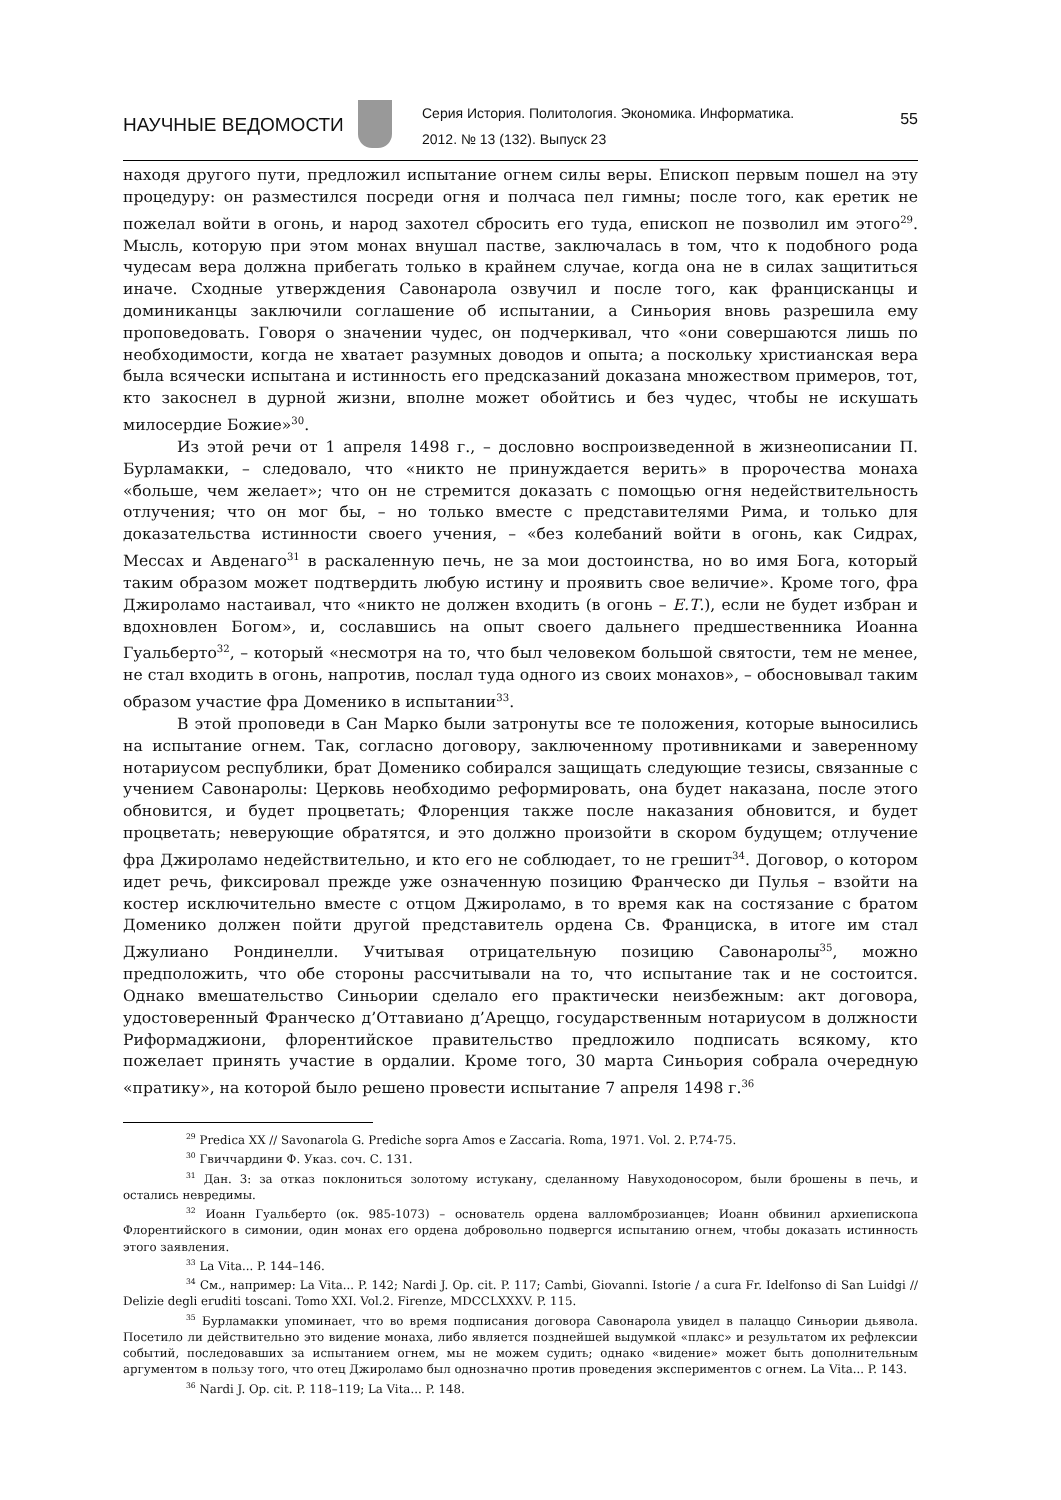НАУЧНЫЕ ВЕДОМОСТИ
Серия История. Политология. Экономика. Информатика.
2012. № 13 (132). Выпуск 23
55
находя другого пути, предложил испытание огнем силы веры. Епископ первым пошел на эту процедуру: он разместился посреди огня и полчаса пел гимны; после того, как еретик не пожелал войти в огонь, и народ захотел сбросить его туда, епископ не позволил им этого<sup>29</sup>. Мысль, которую при этом монах внушал пастве, заключалась в том, что к подобного рода чудесам вера должна прибегать только в крайнем случае, когда она не в силах защититься иначе. Сходные утверждения Савонарола озвучил и после того, как францисканцы и доминиканцы заключили соглашение об испытании, а Синьория вновь разрешила ему проповедовать. Говоря о значении чудес, он подчеркивал, что «они совершаются лишь по необходимости, когда не хватает разумных доводов и опыта; а поскольку христианская вера была всячески испытана и истинность его предсказаний доказана множеством примеров, тот, кто закоснел в дурной жизни, вполне может обойтись и без чудес, чтобы не искушать милосердие Божие»<sup>30</sup>.
Из этой речи от 1 апреля 1498 г., – дословно воспроизведенной в жизнеописании П. Бурламакки, – следовало, что «никто не принуждается верить» в пророчества монаха «больше, чем желает»; что он не стремится доказать с помощью огня недействительность отлучения; что он мог бы, – но только вместе с представителями Рима, и только для доказательства истинности своего учения, – «без колебаний войти в огонь, как Сидрах, Мессах и Авденаго<sup>31</sup> в раскаленную печь, не за мои достоинства, но во имя Бога, который таким образом может подтвердить любую истину и проявить свое величие». Кроме того, фра Джироламо настаивал, что «никто не должен входить (в огонь – Е.Т.), если не будет избран и вдохновлен Богом», и, сославшись на опыт своего дальнего предшественника Иоанна Гуальберто<sup>32</sup>, – который «несмотря на то, что был человеком большой святости, тем не менее, не стал входить в огонь, напротив, послал туда одного из своих монахов», – обосновывал таким образом участие фра Доменико в испытании<sup>33</sup>.
В этой проповеди в Сан Марко были затронуты все те положения, которые выносились на испытание огнем. Так, согласно договору, заключенному противниками и заверенному нотариусом республики, брат Доменико собирался защищать следующие тезисы, связанные с учением Савонаролы: Церковь необходимо реформировать, она будет наказана, после этого обновится, и будет процветать; Флоренция также после наказания обновится, и будет процветать; неверующие обратятся, и это должно произойти в скором будущем; отлучение фра Джироламо недействительно, и кто его не соблюдает, то не грешит<sup>34</sup>. Договор, о котором идет речь, фиксировал прежде уже означенную позицию Франческо ди Пулья – взойти на костер исключительно вместе с отцом Джироламо, в то время как на состязание с братом Доменико должен пойти другой представитель ордена Св. Франциска, в итоге им стал Джулиано Рондинелли. Учитывая отрицательную позицию Савонаролы<sup>35</sup>, можно предположить, что обе стороны рассчитывали на то, что испытание так и не состоится. Однако вмешательство Синьории сделало его практически неизбежным: акт договора, удостоверенный Франческо д’Оттавиано д’Ареццо, государственным нотариусом в должности Риформаджиони, флорентийское правительство предложило подписать всякому, кто пожелает принять участие в ордалии. Кроме того, 30 марта Синьория собрала очередную «пратику», на которой было решено провести испытание 7 апреля 1498 г.<sup>36</sup>
<sup>29</sup> Predica XX // Savonarola G. Prediche sopra Amos e Zaccaria. Roma, 1971. Vol. 2. P.74-75.
<sup>30</sup> Гвиччардини Ф. Указ. соч. С. 131.
<sup>31</sup> Дан. 3: за отказ поклониться золотому истукану, сделанному Навуходоносором, были брошены в печь, и остались невредимы.
<sup>32</sup> Иоанн Гуальберто (ок. 985-1073) – основатель ордена валломброзианцев; Иоанн обвинил архиепископа Флорентийского в симонии, один монах его ордена добровольно подвергся испытанию огнем, чтобы доказать истинность этого заявления.
<sup>33</sup> La Vita... P. 144–146.
<sup>34</sup> См., например: La Vita... P. 142; Nardi J. Op. cit. P. 117; Cambi, Giovanni. Istorie / a cura Fr. Idelfonso di San Luidgi // Delizie degli eruditi toscani. Tomo XXI. Vol.2. Firenze, MDCCLXXXV. P. 115.
<sup>35</sup> Бурламакки упоминает, что во время подписания договора Савонарола увидел в палаццо Синьории дьявола. Посетило ли действительно это видение монаха, либо является позднейшей выдумкой «плакс» и результатом их рефлексии событий, последовавших за испытанием огнем, мы не можем судить; однако «видение» может быть дополнительным аргументом в пользу того, что отец Джироламо был однозначно против проведения экспериментов с огнем. La Vita... P. 143.
<sup>36</sup> Nardi J. Op. cit. P. 118–119; La Vita... P. 148.